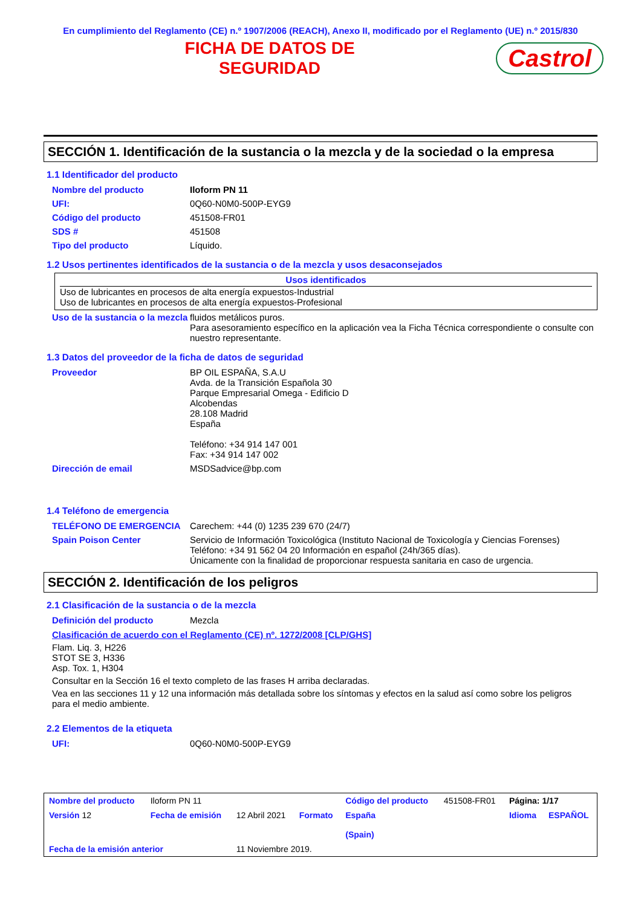En cumplimiento del Reglamento (CE) n.º 1907/2006 (REACH), Anexo II, modificado por el Reglamento (UE) n.º 2015/830
FICHA DE DATOS DE
SEGURIDAD
Castrol
SECCIÓN 1. Identificación de la sustancia o la mezcla y de la sociedad o la empresa
1.1 Identificador del producto
| Nombre del producto | Iloform PN 11 |
| UFI: | 0Q60-N0M0-500P-EYG9 |
| Código del producto | 451508-FR01 |
| SDS # | 451508 |
| Tipo del producto | Líquido. |
1.2 Usos pertinentes identificados de la sustancia o de la mezcla y usos desaconsejados
Usos identificados
Uso de lubricantes en procesos de alta energía expuestos-Industrial
Uso de lubricantes en procesos de alta energía expuestos-Profesional
| Uso de la sustancia o la mezcla | fluidos metálicos puros. Para asesoramiento específico en la aplicación vea la Ficha Técnica correspondiente o consulte con nuestro representante. |
1.3 Datos del proveedor de la ficha de datos de seguridad
| Proveedor | BP OIL ESPAÑA, S.A.U Avda. de la Transición Española 30 Parque Empresarial Omega - Edificio D Alcobendas 28.108 Madrid España Teléfono: +34 914 147 001 Fax: +34 914 147 002 |
| Dirección de email | MSDSadvice@bp.com |
1.4 Teléfono de emergencia
| TELÉFONO DE EMERGENCIA | Carechem: +44 (0) 1235 239 670 (24/7) |
| Spain Poison Center | Servicio de Información Toxicológica (Instituto Nacional de Toxicología y Ciencias Forenses) Teléfono: +34 91 562 04 20 Información en español (24h/365 días). Únicamente con la finalidad de proporcionar respuesta sanitaria en caso de urgencia. |
SECCIÓN 2. Identificación de los peligros
2.1 Clasificación de la sustancia o de la mezcla
| Definición del producto | Mezcla |
Clasificación de acuerdo con el Reglamento (CE) nº. 1272/2008 [CLP/GHS]
Flam. Liq. 3, H226
STOT SE 3, H336
Asp. Tox. 1, H304
Consultar en la Sección 16 el texto completo de las frases H arriba declaradas.
Vea en las secciones 11 y 12 una información más detallada sobre los síntomas y efectos en la salud así como sobre los peligros para el medio ambiente.
2.2 Elementos de la etiqueta
| UFI: | 0Q60-N0M0-500P-EYG9 |
| Nombre del producto | Iloform PN 11 | | | Código del producto | 451508-FR01 | Página: 1/17 | |
| Versión 12 | Fecha de emisión | 12 Abril 2021 | Formato | España (Spain) | | Idioma | ESPAÑOL |
| Fecha de la emisión anterior | | 11 Noviembre 2019. | | | | | |